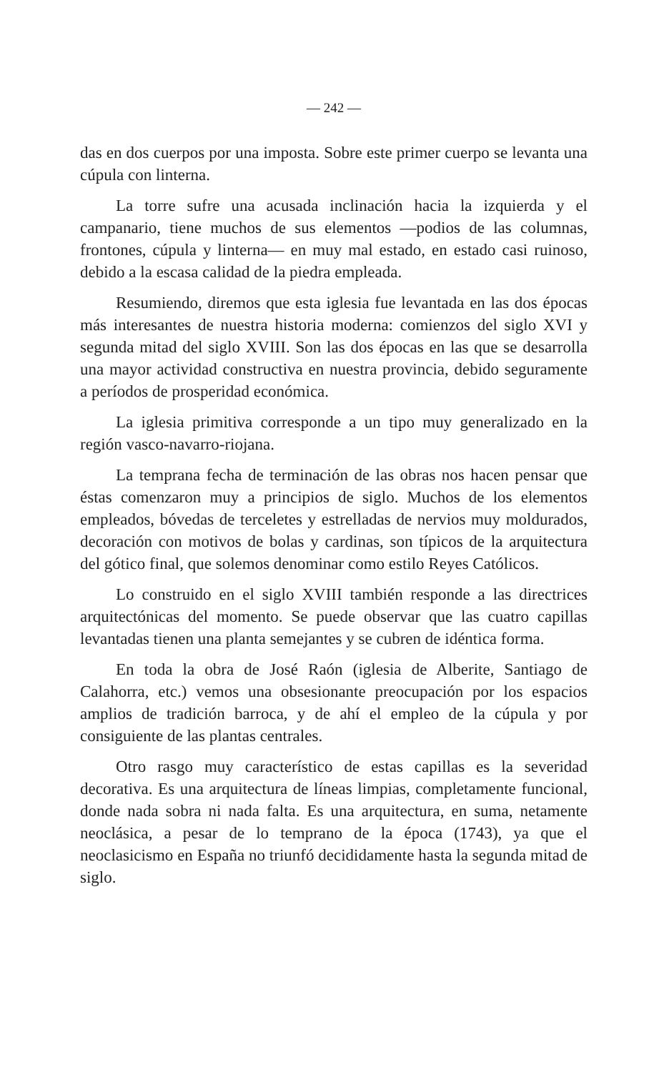— 242 —
das en dos cuerpos por una imposta. Sobre este primer cuerpo se levanta una cúpula con linterna.
La torre sufre una acusada inclinación hacia la izquierda y el campanario, tiene muchos de sus elementos —podios de las columnas, frontones, cúpula y linterna— en muy mal estado, en estado casi ruinoso, debido a la escasa calidad de la piedra empleada.
Resumiendo, diremos que esta iglesia fue levantada en las dos épocas más interesantes de nuestra historia moderna: comienzos del siglo XVI y segunda mitad del siglo XVIII. Son las dos épocas en las que se desarrolla una mayor actividad constructiva en nuestra provincia, debido seguramente a períodos de prosperidad económica.
La iglesia primitiva corresponde a un tipo muy generalizado en la región vasco-navarro-riojana.
La temprana fecha de terminación de las obras nos hacen pensar que éstas comenzaron muy a principios de siglo. Muchos de los elementos empleados, bóvedas de terceletes y estrelladas de nervios muy moldurados, decoración con motivos de bolas y cardinas, son típicos de la arquitectura del gótico final, que solemos denominar como estilo Reyes Católicos.
Lo construido en el siglo XVIII también responde a las directrices arquitectónicas del momento. Se puede observar que las cuatro capillas levantadas tienen una planta semejantes y se cubren de idéntica forma.
En toda la obra de José Raón (iglesia de Alberite, Santiago de Calahorra, etc.) vemos una obsesionante preocupación por los espacios amplios de tradición barroca, y de ahí el empleo de la cúpula y por consiguiente de las plantas centrales.
Otro rasgo muy característico de estas capillas es la severidad decorativa. Es una arquitectura de líneas limpias, completamente funcional, donde nada sobra ni nada falta. Es una arquitectura, en suma, netamente neoclásica, a pesar de lo temprano de la época (1743), ya que el neoclasicismo en España no triunfó decididamente hasta la segunda mitad de siglo.